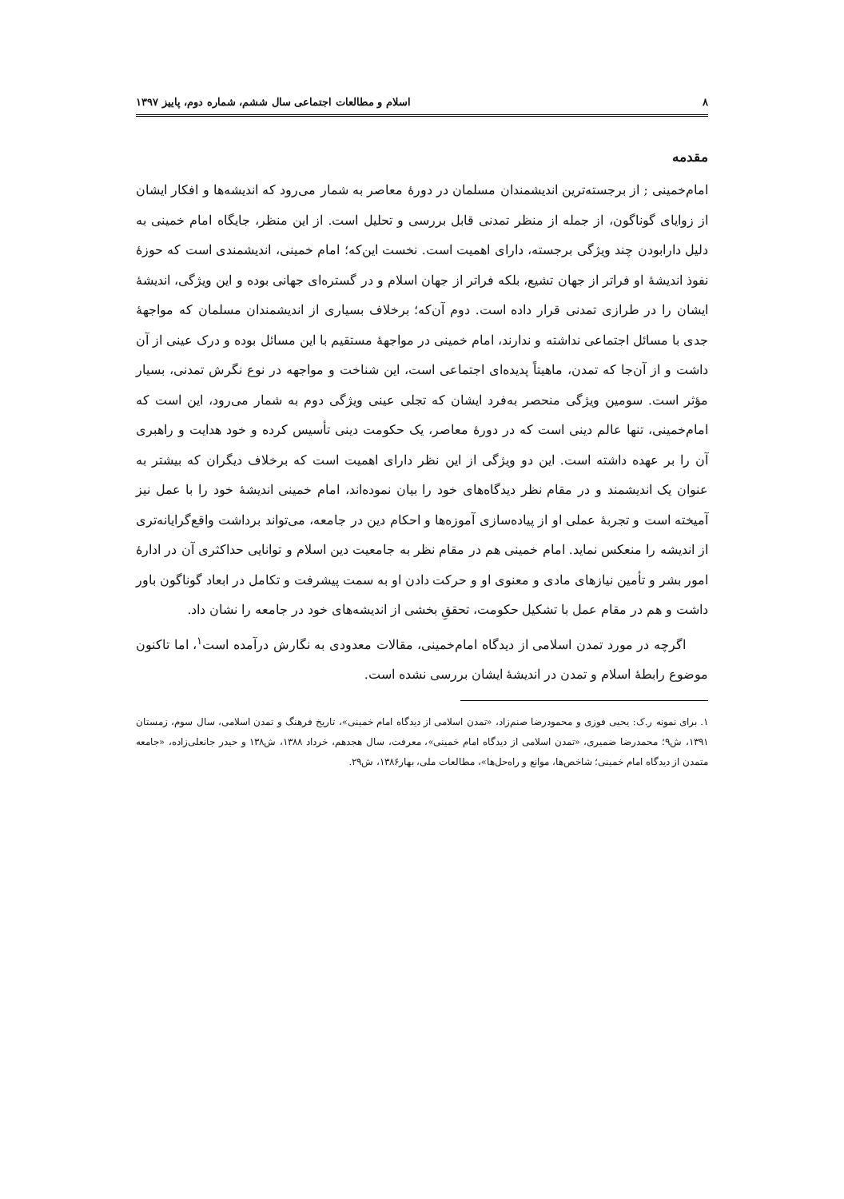۸ اسلام و مطالعات اجتماعی سال ششم، شماره دوم، پاییز ۱۳۹۷
مقدمه
امام‌خمینی ; از برجسته‌ترین اندیشمندان مسلمان در دورهٔ معاصر به شمار می‌رود که اندیشه‌ها و افکار ایشان از زوایای گوناگون، از جمله از منظر تمدنی قابل بررسی و تحلیل است. از این منظر، جایگاه امام خمینی به دلیل دارابودن چند ویژگی برجسته، دارای اهمیت است. نخست این‌که؛ امام خمینی، اندیشمندی است که حوزهٔ نفوذ اندیشهٔ او فراتر از جهان تشیع، بلکه فراتر از جهان اسلام و در گستره‌ای جهانی بوده و این ویژگی، اندیشهٔ ایشان را در طرازی تمدنی قرار داده است. دوم آن‌که؛ برخلاف بسیاری از اندیشمندان مسلمان که مواجههٔ جدی با مسائل اجتماعی نداشته و ندارند، امام خمینی در مواجههٔ مستقیم با این مسائل بوده و درک عینی از آن داشت و از آن‌جا که تمدن، ماهیتاً پدیده‌ای اجتماعی است، این شناخت و مواجهه در نوع نگرش تمدنی، بسیار مؤثر است. سومین ویژگی منحصر به‌فرد ایشان که تجلی عینی ویژگی دوم به شمار می‌رود، این است که امام‌خمینی، تنها عالم دینی است که در دورهٔ معاصر، یک حکومت دینی تأسیس کرده و خود هدایت و راهبری آن را بر عهده داشته است. این دو ویژگی از این نظر دارای اهمیت است که برخلاف دیگران که بیشتر به عنوان یک اندیشمند و در مقام نظر دیدگاه‌های خود را بیان نموده‌اند، امام خمینی اندیشهٔ خود را با عمل نیز آمیخته است و تجربهٔ عملی او از پیاده‌سازی آموزه‌ها و احکام دین در جامعه، می‌تواند برداشت واقع‌گرایانه‌تری از اندیشه را منعکس نماید. امام خمینی هم در مقام نظر به جامعیت دین اسلام و توانایی حداکثری آن در ادارهٔ امور بشر و تأمین نیازهای مادی و معنوی او و حرکت دادن او به سمت پیشرفت و تکامل در ابعاد گوناگون باور داشت و هم در مقام عمل با تشکیل حکومت، تحققِ بخشی از اندیشه‌های خود در جامعه را نشان داد.
اگرچه در مورد تمدن اسلامی از دیدگاه امام‌خمینی، مقالات معدودی به نگارش درآمده است<sup>۱</sup>، اما تاکنون موضوع رابطهٔ اسلام و تمدن در اندیشهٔ ایشان بررسی نشده است.
۱. برای نمونه ر.ک: یحیی فوزی و محمودرضا صنم‌زاد، «تمدن اسلامی از دیدگاه امام خمینی»، تاریخ فرهنگ و تمدن اسلامی، سال سوم، زمستان ۱۳۹۱، ش۹؛ محمدرضا ضمیری، «تمدن اسلامی از دیدگاه امام خمینی»، معرفت، سال هجدهم، خرداد ۱۳۸۸، ش۱۳۸ و حیدر جانعلی‌زاده، «جامعه متمدن از دیدگاه امام خمینی؛ شاخص‌ها، موانع و راه‌حل‌ها»، مطالعات ملی، بهار۱۳۸۶، ش۲۹.